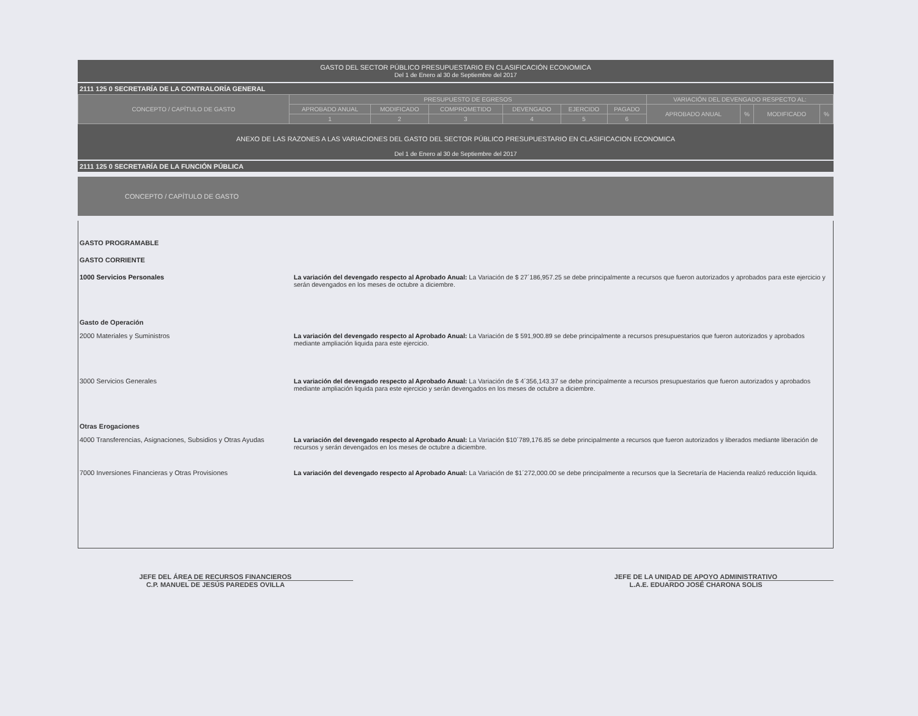GASTO DEL SECTOR PÚBLICO PRESUPUESTARIO EN CLASIFICACIÓN ECONOMICA
Del 1 de Enero al 30 de Septiembre del 2017
2111 125 0 SECRETARÍA DE LA CONTRALORÍA GENERAL
| CONCEPTO / CAPÍTULO DE GASTO | PRESUPUESTO DE EGRESOS | | | | | | VARIACIÓN DEL DEVENGADO RESPECTO AL: | | | |
| --- | --- | --- | --- | --- | --- | --- | --- | --- | --- | --- |
| | APROBADO ANUAL | MODIFICADO | COMPROMETIDO | DEVENGADO | EJERCIDO | PAGADO | APROBADO ANUAL | % | MODIFICADO | % |
| | 1 | 2 | 3 | 4 | 5 | 6 | | | | |
ANEXO DE LAS RAZONES A LAS VARIACIONES DEL GASTO DEL SECTOR PÚBLICO PRESUPUESTARIO EN CLASIFICACION ECONOMICA
Del 1 de Enero al 30 de Septiembre del 2017
2111 125 0 SECRETARÍA DE LA FUNCIÓN PÚBLICA
CONCEPTO / CAPÍTULO DE GASTO
GASTO PROGRAMABLE
GASTO CORRIENTE
1000 Servicios Personales La variación del devengado respecto al Aprobado Anual: La Variación de $ 27´186,957.25 se debe principalmente a recursos que fueron autorizados y aprobados para este ejercicio y serán devengados en los meses de octubre a diciembre.
Gasto de Operación
2000 Materiales y Suministros La variación del devengado respecto al Aprobado Anual: La Variación de $ 591,900.89 se debe principalmente a recursos presupuestarios que fueron autorizados y aprobados mediante ampliación liquida para este ejercicio.
3000 Servicios Generales La variación del devengado respecto al Aprobado Anual: La Variación de $ 4´356,143.37 se debe principalmente a recursos presupuestarios que fueron autorizados y aprobados mediante ampliación liquida para este ejercicio y serán devengados en los meses de octubre a diciembre.
Otras Erogaciones
4000 Transferencias, Asignaciones, Subsidios y Otras Ayudas
La variación del devengado respecto al Aprobado Anual: La Variación $10´789,176.85 se debe principalmente a recursos que fueron autorizados y liberados mediante liberación de recursos y serán devengados en los meses de octubre a diciembre.
7000 Inversiones Financieras y Otras Provisiones La variación del devengado respecto al Aprobado Anual: La Variación de $1´272,000.00 se debe principalmente a recursos que la Secretaría de Hacienda realizó reducción liquida.
JEFE DEL ÁREA DE RECURSOS FINANCIEROS
C.P. MANUEL DE JESÚS PAREDES OVILLA
JEFE DE LA UNIDAD DE APOYO ADMINISTRATIVO
L.A.E. EDUARDO JOSÉ CHARONA SOLIS